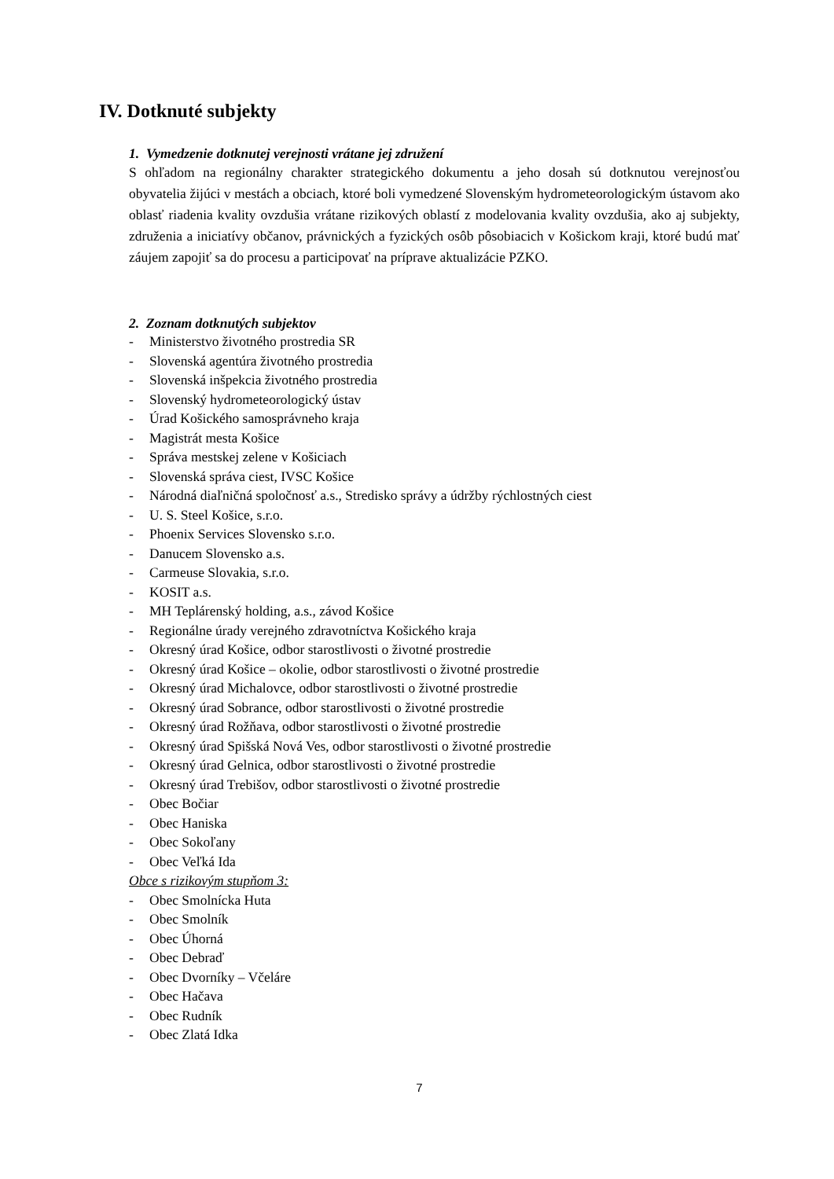IV. Dotknuté subjekty
1. Vymedzenie dotknutej verejnosti vrátane jej združení
S ohľadom na regionálny charakter strategického dokumentu a jeho dosah sú dotknutou verejnosťou obyvatelia žijúci v mestách a obciach, ktoré boli vymedzené Slovenským hydrometeorologickým ústavom ako oblasť riadenia kvality ovzdušia vrátane rizikových oblastí z modelovania kvality ovzdušia, ako aj subjekty, združenia a iniciatívy občanov, právnických a fyzických osôb pôsobiacich v Košickom kraji, ktoré budú mať záujem zapojiť sa do procesu a participovať na príprave aktualizácie PZKO.
2. Zoznam dotknutých subjektov
- Ministerstvo životného prostredia SR
- Slovenská agentúra životného prostredia
- Slovenská inšpekcia životného prostredia
- Slovenský hydrometeorologický ústav
- Úrad Košického samosprávneho kraja
- Magistrát mesta Košice
- Správa mestskej zelene v Košiciach
- Slovenská správa ciest, IVSC Košice
- Národná diaľničná spoločnosť a.s., Stredisko správy a údržby rýchlostných ciest
- U. S. Steel Košice, s.r.o.
- Phoenix Services Slovensko s.r.o.
- Danucem Slovensko a.s.
- Carmeuse Slovakia, s.r.o.
- KOSIT a.s.
- MH Teplárenský holding, a.s., závod Košice
- Regionálne úrady verejného zdravotníctva Košického kraja
- Okresný úrad Košice, odbor starostlivosti o životné prostredie
- Okresný úrad Košice – okolie, odbor starostlivosti o životné prostredie
- Okresný úrad Michalovce, odbor starostlivosti o životné prostredie
- Okresný úrad Sobrance, odbor starostlivosti o životné prostredie
- Okresný úrad Rožňava, odbor starostlivosti o životné prostredie
- Okresný úrad Spišská Nová Ves, odbor starostlivosti o životné prostredie
- Okresný úrad Gelnica, odbor starostlivosti o životné prostredie
- Okresný úrad Trebišov, odbor starostlivosti o životné prostredie
- Obec Bočiar
- Obec Haniska
- Obec Sokoľany
- Obec Veľká Ida
Obce s rizikovým stupňom 3:
- Obec Smolnícka Huta
- Obec Smolník
- Obec Úhorná
- Obec Debraď
- Obec Dvorníky – Včeláre
- Obec Hačava
- Obec Rudník
- Obec Zlatá Idka
7